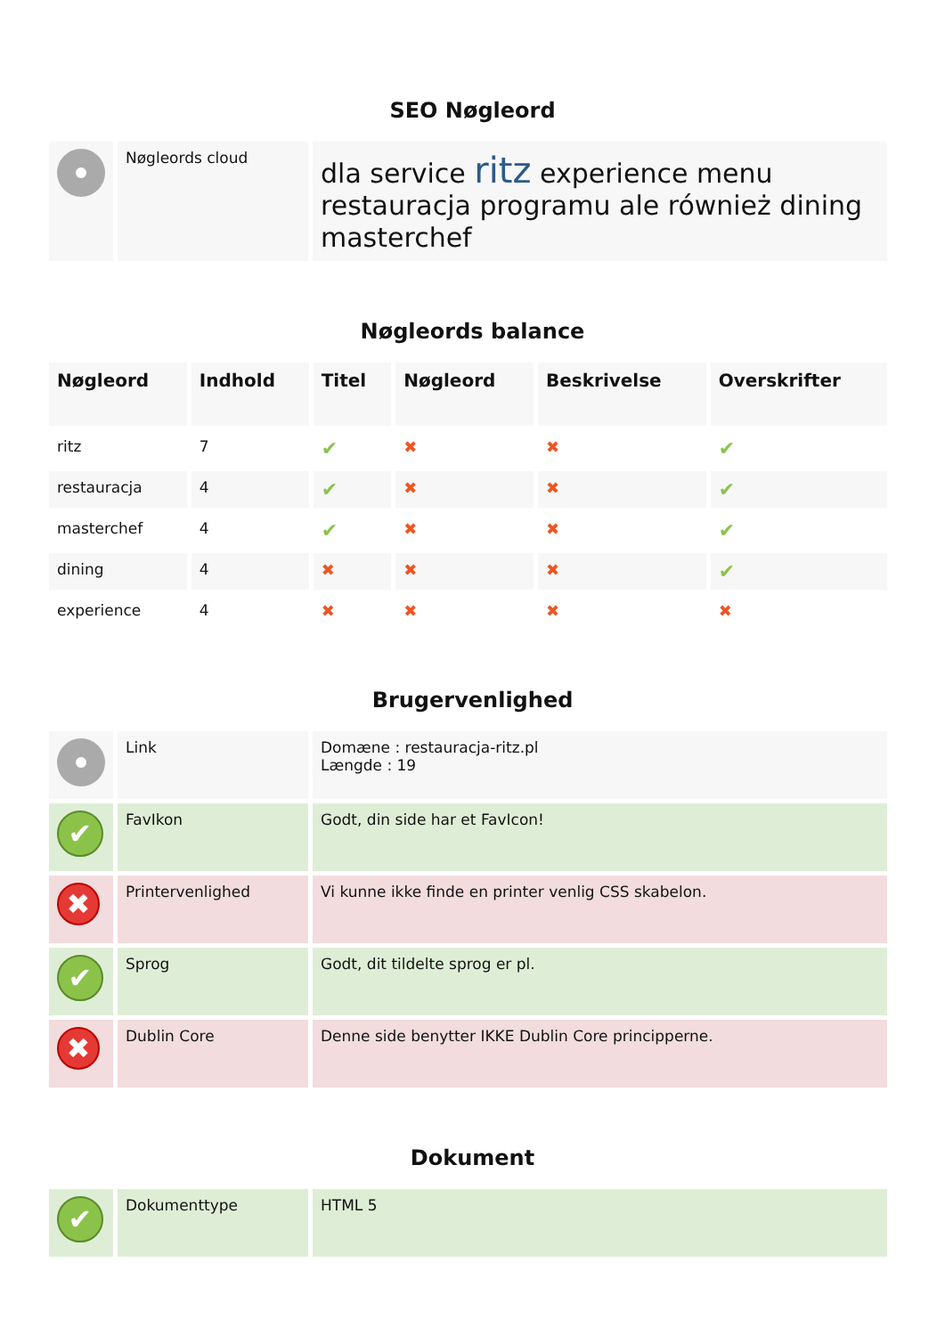SEO Nøgleord
| | Nøgleords cloud | dla service ritz experience menu restauracja programu ale również dining masterchef |
Nøgleords balance
| Nøgleord | Indhold | Titel | Nøgleord | Beskrivelse | Overskrifter |
| --- | --- | --- | --- | --- | --- |
| ritz | 7 | ✔ | ✖ | ✖ | ✔ |
| restauracja | 4 | ✔ | ✖ | ✖ | ✔ |
| masterchef | 4 | ✔ | ✖ | ✖ | ✔ |
| dining | 4 | ✖ | ✖ | ✖ | ✔ |
| experience | 4 | ✖ | ✖ | ✖ | ✖ |
Brugervenlighed
| | Link | Domæne : restauracja-ritz.pl Længde : 19 |
| ✔ | FavIkon | Godt, din side har et FavIcon! |
| ✖ | Printervenlighed | Vi kunne ikke finde en printer venlig CSS skabelon. |
| ✔ | Sprog | Godt, dit tildelte sprog er pl. |
| ✖ | Dublin Core | Denne side benytter IKKE Dublin Core principperne. |
Dokument
| ✔ | Dokumenttype | HTML 5 |